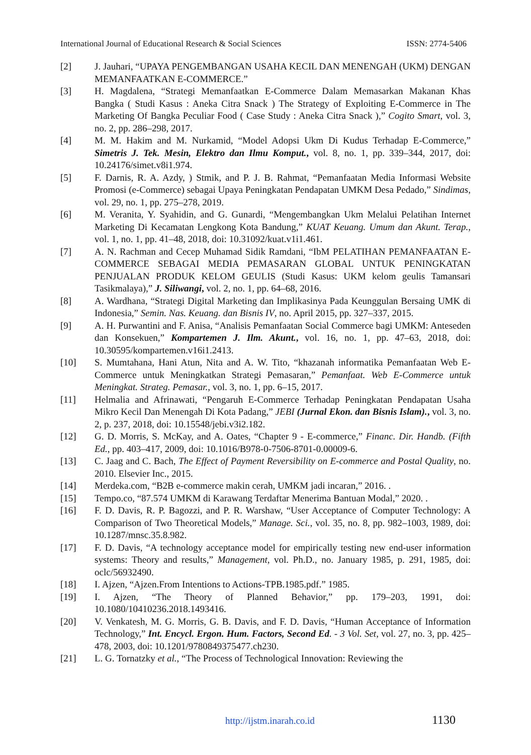International Journal of Educational Research & Social Sciences ISSN: 2774-5406
[2] J. Jauhari, “UPAYA PENGEMBANGAN USAHA KECIL DAN MENENGAH (UKM) DENGAN MEMANFAATKAN E-COMMERCE.”
[3] H. Magdalena, “Strategi Memanfaatkan E-Commerce Dalam Memasarkan Makanan Khas Bangka ( Studi Kasus : Aneka Citra Snack ) The Strategy of Exploiting E-Commerce in The Marketing Of Bangka Peculiar Food ( Case Study : Aneka Citra Snack ),” Cogito Smart, vol. 3, no. 2, pp. 286–298, 2017.
[4] M. M. Hakim and M. Nurkamid, “Model Adopsi Ukm Di Kudus Terhadap E-Commerce,” Simetris J. Tek. Mesin, Elektro dan Ilmu Komput., vol. 8, no. 1, pp. 339–344, 2017, doi: 10.24176/simet.v8i1.974.
[5] F. Darnis, R. A. Azdy, ) Stmik, and P. J. B. Rahmat, “Pemanfaatan Media Informasi Website Promosi (e-Commerce) sebagai Upaya Peningkatan Pendapatan UMKM Desa Pedado,” Sindimas, vol. 29, no. 1, pp. 275–278, 2019.
[6] M. Veranita, Y. Syahidin, and G. Gunardi, “Mengembangkan Ukm Melalui Pelatihan Internet Marketing Di Kecamatan Lengkong Kota Bandung,” KUAT Keuang. Umum dan Akunt. Terap., vol. 1, no. 1, pp. 41–48, 2018, doi: 10.31092/kuat.v1i1.461.
[7] A. N. Rachman and Cecep Muhamad Sidik Ramdani, “IbM PELATIHAN PEMANFAATAN E-COMMERCE SEBAGAI MEDIA PEMASARAN GLOBAL UNTUK PENINGKATAN PENJUALAN PRODUK KELOM GEULIS (Studi Kasus: UKM kelom geulis Tamansari Tasikmalaya),” J. Siliwangi, vol. 2, no. 1, pp. 64–68, 2016.
[8] A. Wardhana, “Strategi Digital Marketing dan Implikasinya Pada Keunggulan Bersaing UMK di Indonesia,” Semin. Nas. Keuang. dan Bisnis IV, no. April 2015, pp. 327–337, 2015.
[9] A. H. Purwantini and F. Anisa, “Analisis Pemanfaatan Social Commerce bagi UMKM: Anteseden dan Konsekuen,” Kompartemen J. Ilm. Akunt., vol. 16, no. 1, pp. 47–63, 2018, doi: 10.30595/kompartemen.v16i1.2413.
[10] S. Mumtahana, Hani Atun, Nita and A. W. Tito, “khazanah informatika Pemanfaatan Web E-Commerce untuk Meningkatkan Strategi Pemasaran,” Pemanfaat. Web E-Commerce untuk Meningkat. Strateg. Pemasar., vol. 3, no. 1, pp. 6–15, 2017.
[11] Helmalia and Afrinawati, “Pengaruh E-Commerce Terhadap Peningkatan Pendapatan Usaha Mikro Kecil Dan Menengah Di Kota Padang,” JEBI (Jurnal Ekon. dan Bisnis Islam)., vol. 3, no. 2, p. 237, 2018, doi: 10.15548/jebi.v3i2.182.
[12] G. D. Morris, S. McKay, and A. Oates, “Chapter 9 - E-commerce,” Financ. Dir. Handb. (Fifth Ed., pp. 403–417, 2009, doi: 10.1016/B978-0-7506-8701-0.00009-6.
[13] C. Jaag and C. Bach, The Effect of Payment Reversibility on E-commerce and Postal Quality, no. 2010. Elsevier Inc., 2015.
[14] Merdeka.com, “B2B e-commerce makin cerah, UMKM jadi incaran,” 2016. .
[15] Tempo.co, “87.574 UMKM di Karawang Terdaftar Menerima Bantuan Modal,” 2020. .
[16] F. D. Davis, R. P. Bagozzi, and P. R. Warshaw, “User Acceptance of Computer Technology: A Comparison of Two Theoretical Models,” Manage. Sci., vol. 35, no. 8, pp. 982–1003, 1989, doi: 10.1287/mnsc.35.8.982.
[17] F. D. Davis, “A technology acceptance model for empirically testing new end-user information systems: Theory and results,” Management, vol. Ph.D., no. January 1985, p. 291, 1985, doi: oclc/56932490.
[18] I. Ajzen, “Ajzen.From Intentions to Actions-TPB.1985.pdf.” 1985.
[19] I. Ajzen, “The Theory of Planned Behavior,” pp. 179–203, 1991, doi: 10.1080/10410236.2018.1493416.
[20] V. Venkatesh, M. G. Morris, G. B. Davis, and F. D. Davis, “Human Acceptance of Information Technology,” Int. Encycl. Ergon. Hum. Factors, Second Ed. - 3 Vol. Set, vol. 27, no. 3, pp. 425–478, 2003, doi: 10.1201/9780849375477.ch230.
[21] L. G. Tornatzky et al., “The Process of Technological Innovation: Reviewing the
http://ijstm.inarah.co.id 1130